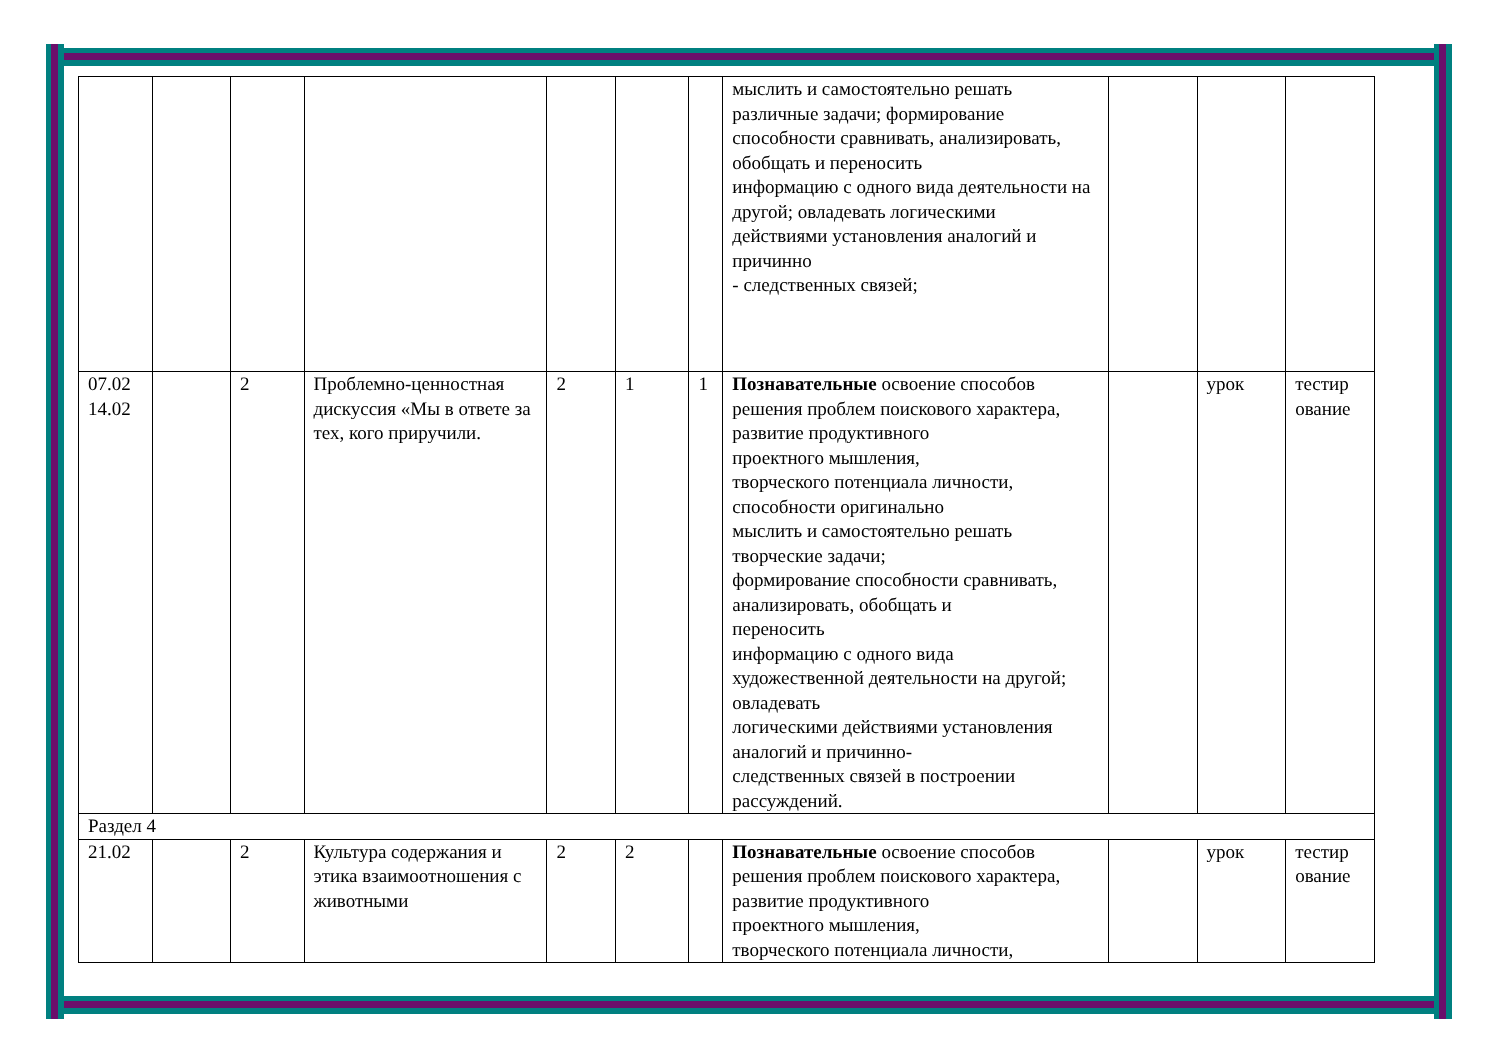| | | | | | | | мыслить и самостоятельно решать различные задачи; формирование способности сравнивать, анализировать, обобщать и переносить информацию с одного вида деятельности на другой; овладевать логическими действиями установления аналогий и причинно - следственных связей; | | | |
| 07.02 14.02 | | 2 | Проблемно-ценностная дискуссия «Мы в ответе за тех, кого приручили. | 2 | 1 | 1 | Познавательные освоение способов решения проблем поискового характера, развитие продуктивного проектного мышления, творческого потенциала личности, способности оригинально мыслить и самостоятельно решать творческие задачи; формирование способности сравнивать, анализировать, обобщать и переносить информацию с одного вида художественной деятельности на другой; овладевать логическими действиями установления аналогий и причинно- следственных связей в построении рассуждений. | | урок | тестир ование |
| Раздел 4 | | | | | | | | | | |
| 21.02 | | 2 | Культура содержания и этика взаимоотношения с животными | 2 | 2 | | Познавательные освоение способов решения проблем поискового характера, развитие продуктивного проектного мышления, творческого потенциала личности, | | урок | тестир ование |